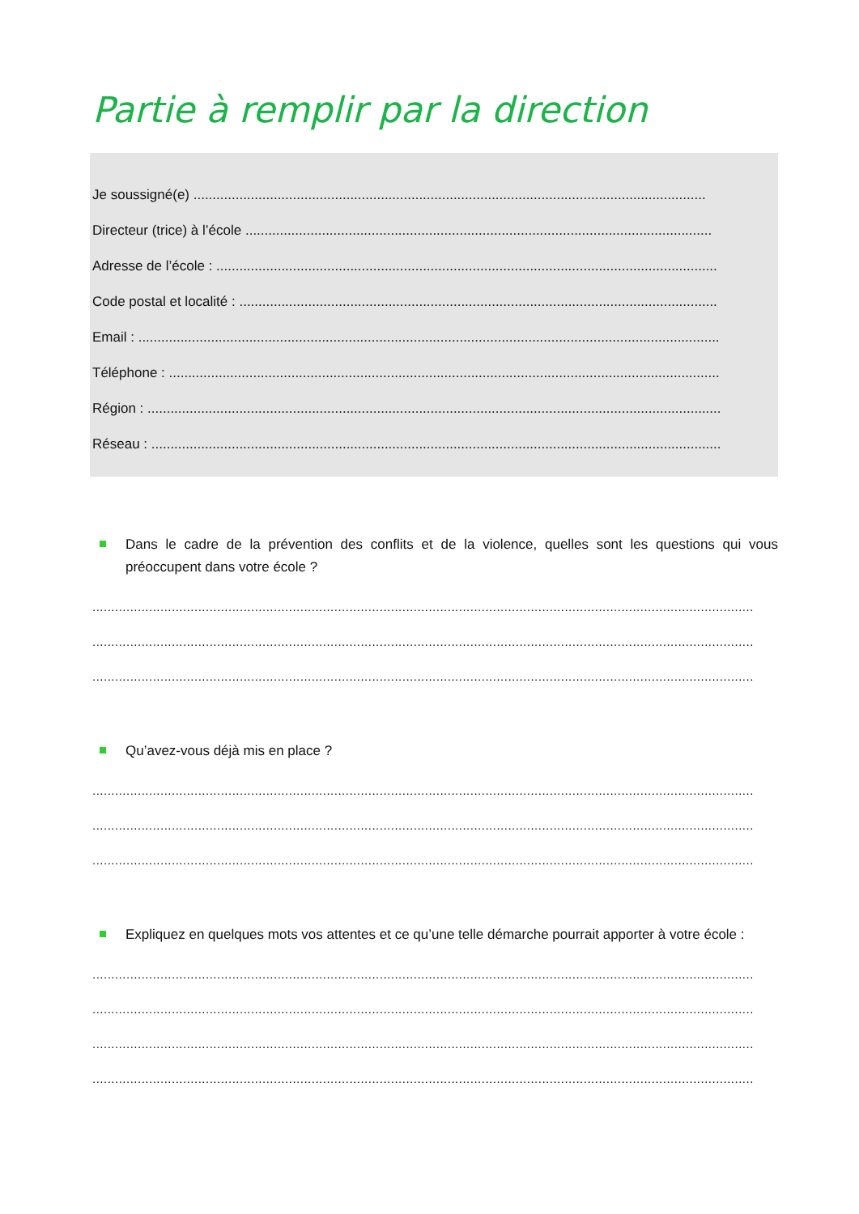Partie à remplir par la direction
Je soussigné(e) ......................................................................................................................................
Directeur (trice) à l’école ..........................................................................................................................
Adresse de l’école : ...................................................................................................................................
Code postal et localité : .............................................................................................................................
Email : ........................................................................................................................................................
Téléphone : ................................................................................................................................................
Région : ......................................................................................................................................................
Réseau : .....................................................................................................................................................
Dans le cadre de la prévention des conflits et de la violence, quelles sont les questions qui vous préoccupent dans votre école ?
...............................................................................................................................................................................
...............................................................................................................................................................................
...............................................................................................................................................................................
Qu’avez-vous déjà mis en place ?
...............................................................................................................................................................................
...............................................................................................................................................................................
...............................................................................................................................................................................
Expliquez en quelques mots vos attentes et ce qu’une telle démarche pourrait apporter à votre école :
...............................................................................................................................................................................
...............................................................................................................................................................................
...............................................................................................................................................................................
...............................................................................................................................................................................